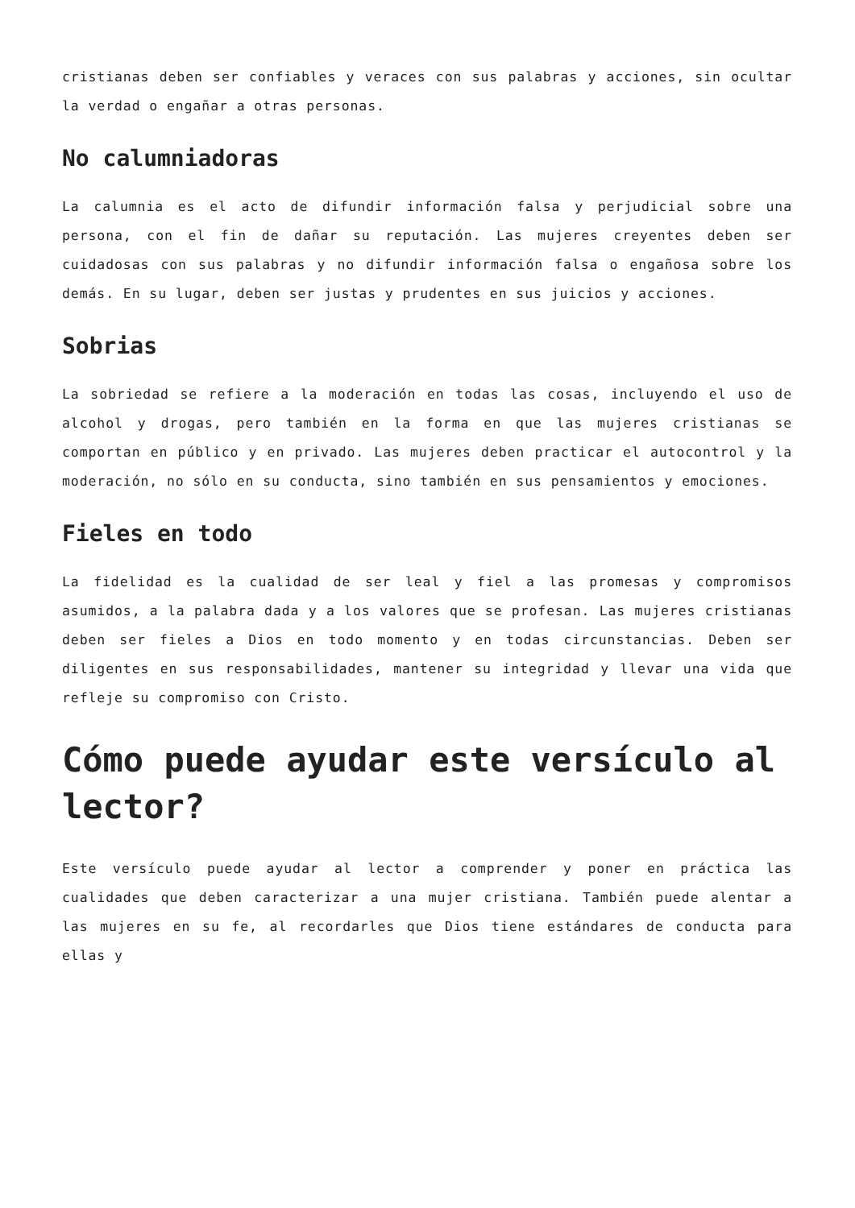cristianas deben ser confiables y veraces con sus palabras y acciones, sin ocultar la verdad o engañar a otras personas.
No calumniadoras
La calumnia es el acto de difundir información falsa y perjudicial sobre una persona, con el fin de dañar su reputación. Las mujeres creyentes deben ser cuidadosas con sus palabras y no difundir información falsa o engañosa sobre los demás. En su lugar, deben ser justas y prudentes en sus juicios y acciones.
Sobrias
La sobriedad se refiere a la moderación en todas las cosas, incluyendo el uso de alcohol y drogas, pero también en la forma en que las mujeres cristianas se comportan en público y en privado. Las mujeres deben practicar el autocontrol y la moderación, no sólo en su conducta, sino también en sus pensamientos y emociones.
Fieles en todo
La fidelidad es la cualidad de ser leal y fiel a las promesas y compromisos asumidos, a la palabra dada y a los valores que se profesan. Las mujeres cristianas deben ser fieles a Dios en todo momento y en todas circunstancias. Deben ser diligentes en sus responsabilidades, mantener su integridad y llevar una vida que refleje su compromiso con Cristo.
Cómo puede ayudar este versículo al lector?
Este versículo puede ayudar al lector a comprender y poner en práctica las cualidades que deben caracterizar a una mujer cristiana. También puede alentar a las mujeres en su fe, al recordarles que Dios tiene estándares de conducta para ellas y